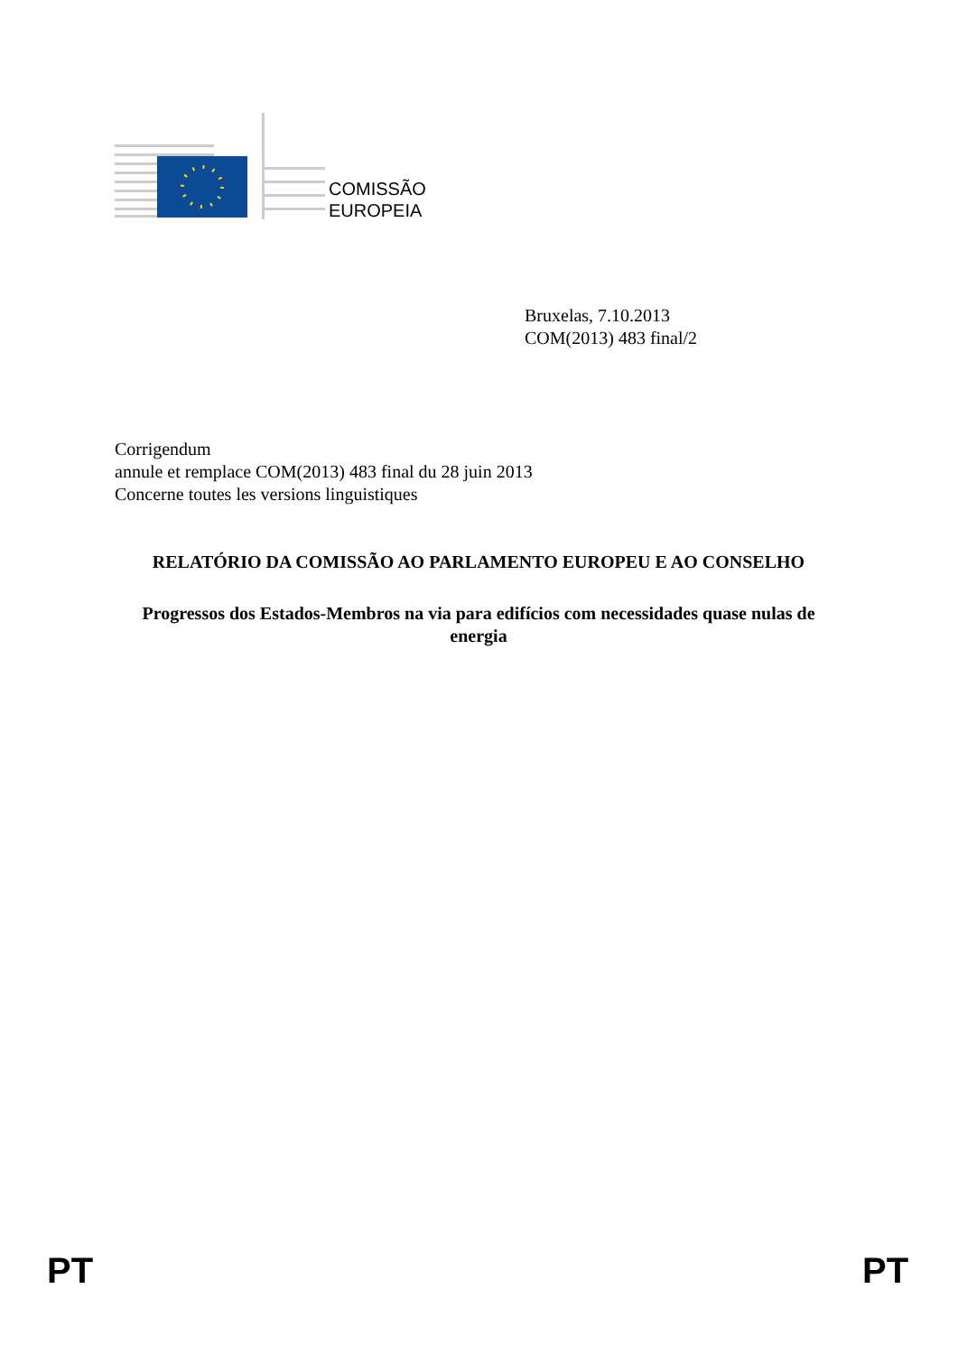COMISSÃO
EUROPEIA
Bruxelas, 7.10.2013
COM(2013) 483 final/2
Corrigendum
annule et remplace COM(2013) 483 final du 28 juin 2013
Concerne toutes les versions linguistiques
RELATÓRIO DA COMISSÃO AO PARLAMENTO EUROPEU E AO CONSELHO
Progressos dos Estados-Membros na via para edifícios com necessidades quase nulas de energia
PT PT